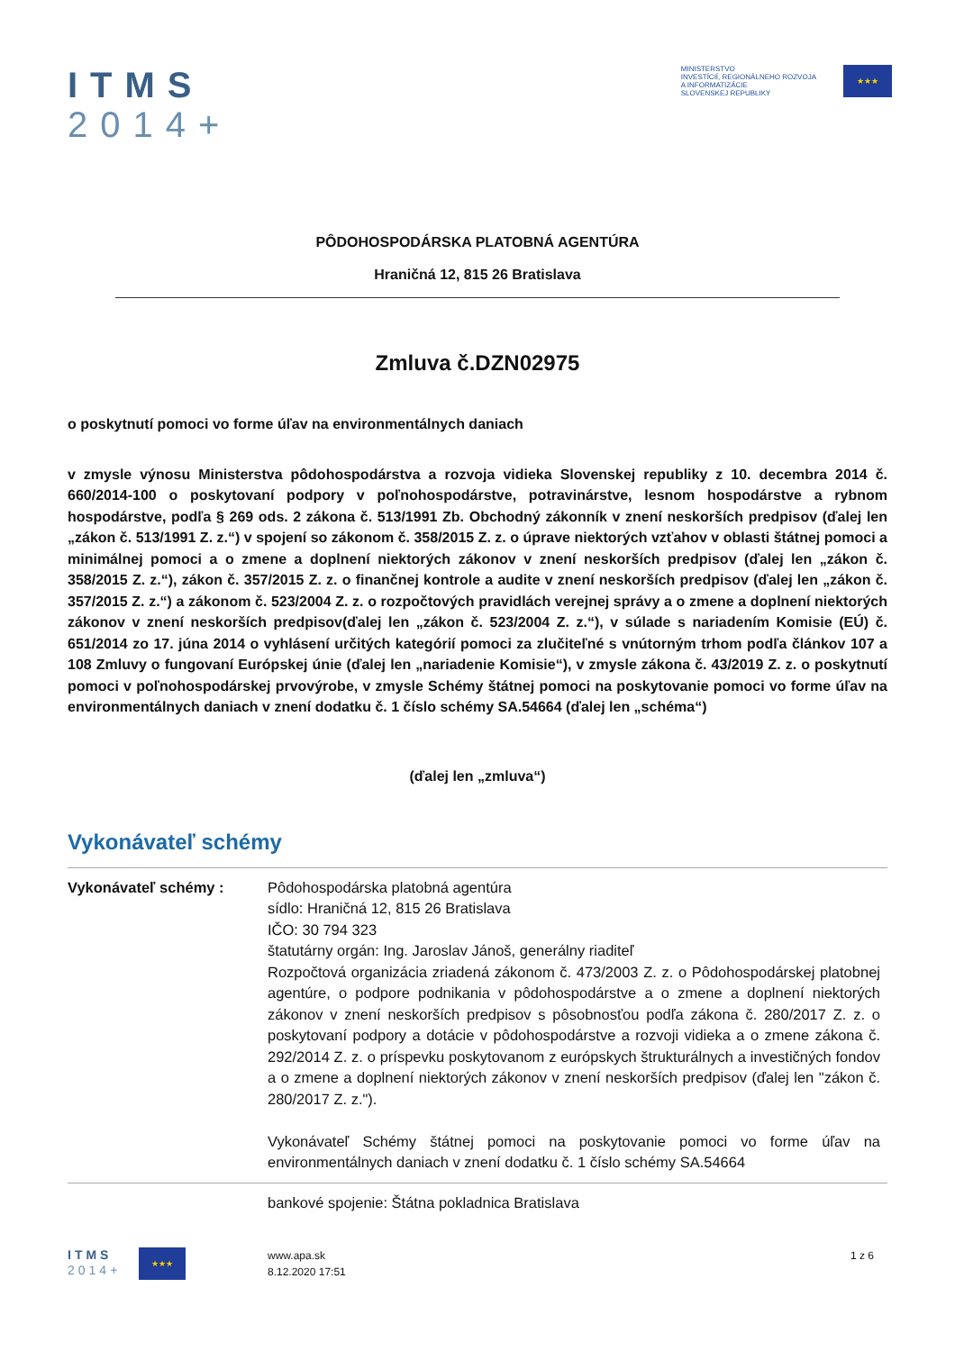ITMS
2014+
MINISTERSTVO
INVESTÍCIÍ, REGIONÁLNEHO ROZVOJA
A INFORMATIZÁCIE
SLOVENSKEJ REPUBLIKY
★★★
PÔDOHOSPODÁRSKA PLATOBNÁ AGENTÚRA
Hraničná 12, 815 26 Bratislava
Zmluva č.DZN02975
o poskytnutí pomoci vo forme úľav na environmentálnych daniach
v zmysle výnosu Ministerstva pôdohospodárstva a rozvoja vidieka Slovenskej republiky z 10. decembra 2014 č. 660/2014-100 o poskytovaní podpory v poľnohospodárstve, potravinárstve, lesnom hospodárstve a rybnom hospodárstve, podľa § 269 ods. 2 zákona č. 513/1991 Zb. Obchodný zákonník v znení neskorších predpisov (ďalej len „zákon č. 513/1991 Z. z.“) v spojení so zákonom č. 358/2015 Z. z. o úprave niektorých vzťahov v oblasti štátnej pomoci a minimálnej pomoci a o zmene a doplnení niektorých zákonov v znení neskorších predpisov (ďalej len „zákon č. 358/2015 Z. z.“), zákon č. 357/2015 Z. z. o finančnej kontrole a audite v znení neskorších predpisov (ďalej len „zákon č. 357/2015 Z. z.“) a zákonom č. 523/2004 Z. z. o rozpočtových pravidlách verejnej správy a o zmene a doplnení niektorých zákonov v znení neskorších predpisov(ďalej len „zákon č. 523/2004 Z. z.“), v súlade s nariadením Komisie (EÚ) č. 651/2014 zo 17. júna 2014 o vyhlásení určitých kategórií pomoci za zlučiteľné s vnútorným trhom podľa článkov 107 a 108 Zmluvy o fungovaní Európskej únie (ďalej len „nariadenie Komisie“), v zmysle zákona č. 43/2019 Z. z. o poskytnutí pomoci v poľnohospodárskej prvovýrobe, v zmysle Schémy štátnej pomoci na poskytovanie pomoci vo forme úľav na environmentálnych daniach v znení dodatku č. 1 číslo schémy SA.54664 (ďalej len „schéma“)
(ďalej len „zmluva“)
Vykonávateľ schémy
Vykonávateľ schémy : Pôdohospodárska platobná agentúra
sídlo: Hraničná 12, 815 26 Bratislava
IČO: 30 794 323
štatutárny orgán: Ing. Jaroslav Jánoš, generálny riaditeľ
Rozpočtová organizácia zriadená zákonom č. 473/2003 Z. z. o Pôdohospodárskej platobnej agentúre, o podpore podnikania v pôdohospodárstve a o zmene a doplnení niektorých zákonov v znení neskorších predpisov s pôsobnosťou podľa zákona č. 280/2017 Z. z. o poskytovaní podpory a dotácie v pôdohospodárstve a rozvoji vidieka a o zmene zákona č. 292/2014 Z. z. o príspevku poskytovanom z európskych štrukturálnych a investičných fondov a o zmene a doplnení niektorých zákonov v znení neskorších predpisov (ďalej len "zákon č. 280/2017 Z. z.").
Vykonávateľ Schémy štátnej pomoci na poskytovanie pomoci vo forme úľav na environmentálnych daniach v znení dodatku č. 1 číslo schémy SA.54664
bankové spojenie: Štátna pokladnica Bratislava
ITMS
2014+
★★★
www.apa.sk
8.12.2020 17:51
1 z 6